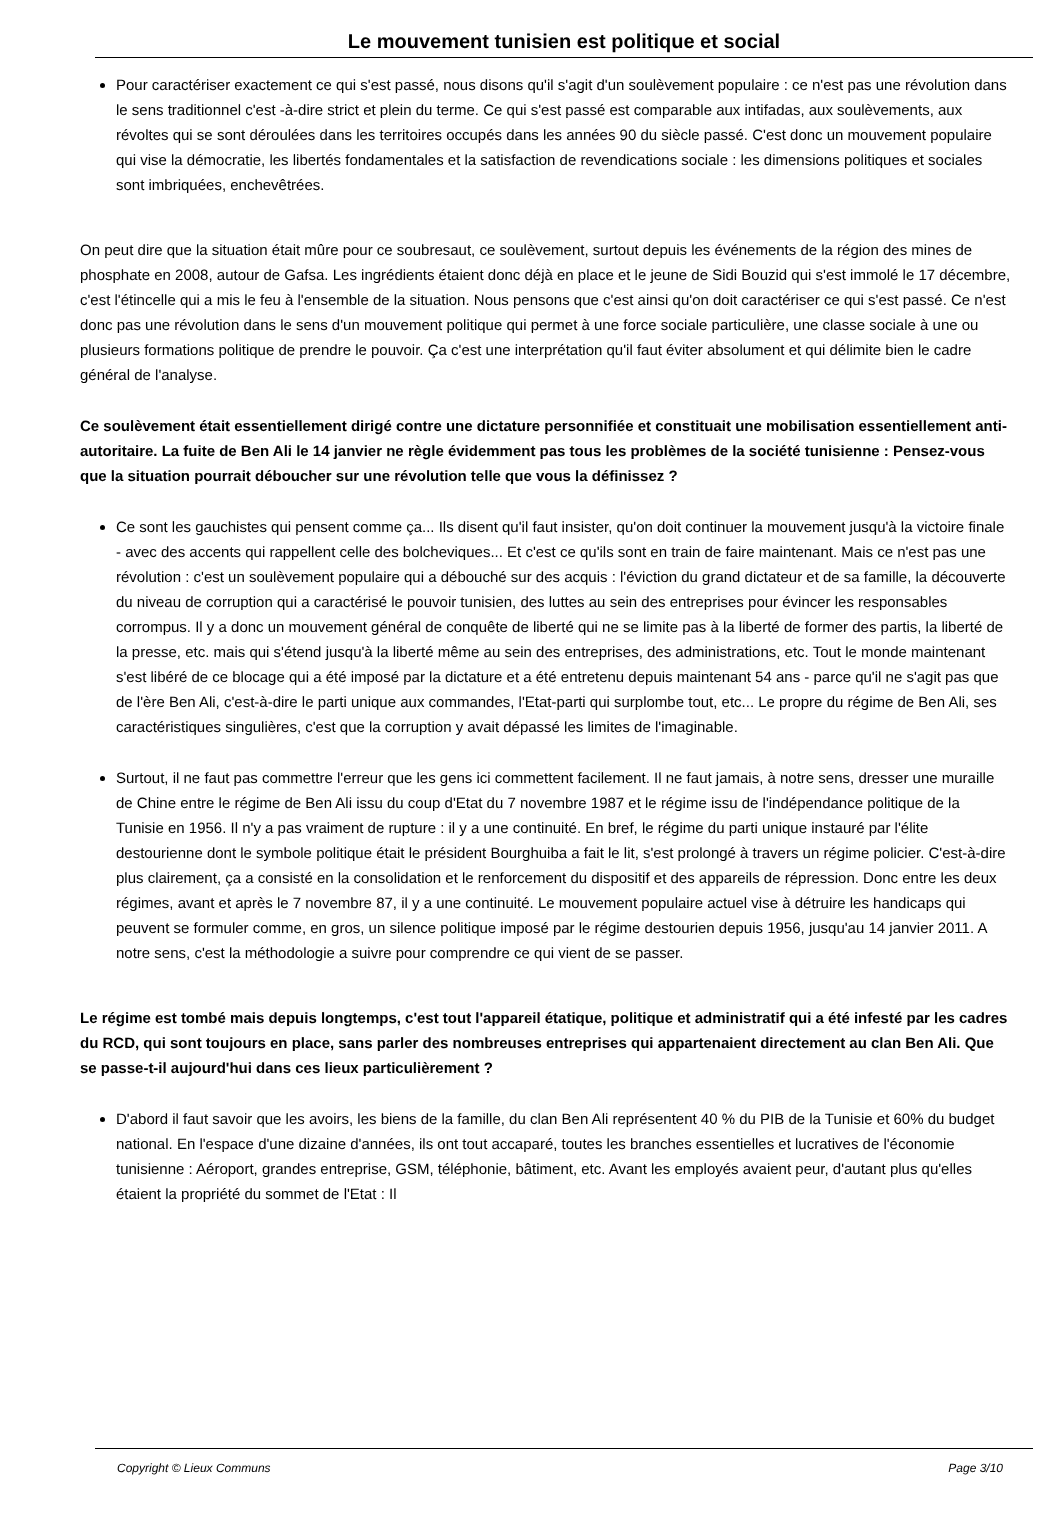Le mouvement tunisien est politique et social
Pour caractériser exactement ce qui s'est passé, nous disons qu'il s'agit d'un soulèvement populaire : ce n'est pas une révolution dans le sens traditionnel c'est -à-dire strict et plein du terme. Ce qui s'est passé est comparable aux intifadas, aux soulèvements, aux révoltes qui se sont déroulées dans les territoires occupés dans les années 90 du siècle passé. C'est donc un mouvement populaire qui vise la démocratie, les libertés fondamentales et la satisfaction de revendications sociale : les dimensions politiques et sociales sont imbriquées, enchevêtrées.
On peut dire que la situation était mûre pour ce soubresaut, ce soulèvement, surtout depuis les événements de la région des mines de phosphate en 2008, autour de Gafsa. Les ingrédients étaient donc déjà en place et le jeune de Sidi Bouzid qui s'est immolé le 17 décembre, c'est l'étincelle qui a mis le feu à l'ensemble de la situation. Nous pensons que c'est ainsi qu'on doit caractériser ce qui s'est passé. Ce n'est donc pas une révolution dans le sens d'un mouvement politique qui permet à une force sociale particulière, une classe sociale à une ou plusieurs formations politique de prendre le pouvoir. Ça c'est une interprétation qu'il faut éviter absolument et qui délimite bien le cadre général de l'analyse.
Ce soulèvement était essentiellement dirigé contre une dictature personnifiée et constituait une mobilisation essentiellement anti-autoritaire. La fuite de Ben Ali le 14 janvier ne règle évidemment pas tous les problèmes de la société tunisienne : Pensez-vous que la situation pourrait déboucher sur une révolution telle que vous la définissez ?
Ce sont les gauchistes qui pensent comme ça... Ils disent qu'il faut insister, qu'on doit continuer la mouvement jusqu'à la victoire finale - avec des accents qui rappellent celle des bolcheviques... Et c'est ce qu'ils sont en train de faire maintenant. Mais ce n'est pas une révolution : c'est un soulèvement populaire qui a débouché sur des acquis : l'éviction du grand dictateur et de sa famille, la découverte du niveau de corruption qui a caractérisé le pouvoir tunisien, des luttes au sein des entreprises pour évincer les responsables corrompus. Il y a donc un mouvement général de conquête de liberté qui ne se limite pas à la liberté de former des partis, la liberté de la presse, etc. mais qui s'étend jusqu'à la liberté même au sein des entreprises, des administrations, etc. Tout le monde maintenant s'est libéré de ce blocage qui a été imposé par la dictature et a été entretenu depuis maintenant 54 ans - parce qu'il ne s'agit pas que de l'ère Ben Ali, c'est-à-dire le parti unique aux commandes, l'Etat-parti qui surplombe tout, etc... Le propre du régime de Ben Ali, ses caractéristiques singulières, c'est que la corruption y avait dépassé les limites de l'imaginable.
Surtout, il ne faut pas commettre l'erreur que les gens ici commettent facilement. Il ne faut jamais, à notre sens, dresser une muraille de Chine entre le régime de Ben Ali issu du coup d'Etat du 7 novembre 1987 et le régime issu de l'indépendance politique de la Tunisie en 1956. Il n'y a pas vraiment de rupture : il y a une continuité. En bref, le régime du parti unique instauré par l'élite destourienne dont le symbole politique était le président Bourghuiba a fait le lit, s'est prolongé à travers un régime policier. C'est-à-dire plus clairement, ça a consisté en la consolidation et le renforcement du dispositif et des appareils de répression. Donc entre les deux régimes, avant et après le 7 novembre 87, il y a une continuité. Le mouvement populaire actuel vise à détruire les handicaps qui peuvent se formuler comme, en gros, un silence politique imposé par le régime destourien depuis 1956, jusqu'au 14 janvier 2011. A notre sens, c'est la méthodologie a suivre pour comprendre ce qui vient de se passer.
Le régime est tombé mais depuis longtemps, c'est tout l'appareil étatique, politique et administratif qui a été infesté par les cadres du RCD, qui sont toujours en place, sans parler des nombreuses entreprises qui appartenaient directement au clan Ben Ali. Que se passe-t-il aujourd'hui dans ces lieux particulièrement ?
D'abord il faut savoir que les avoirs, les biens de la famille, du clan Ben Ali représentent 40 % du PIB de la Tunisie et 60% du budget national. En l'espace d'une dizaine d'années, ils ont tout accaparé, toutes les branches essentielles et lucratives de l'économie tunisienne : Aéroport, grandes entreprise, GSM, téléphonie, bâtiment, etc. Avant les employés avaient peur, d'autant plus qu'elles étaient la propriété du sommet de l'Etat : Il
Copyright © Lieux Communs Page 3/10